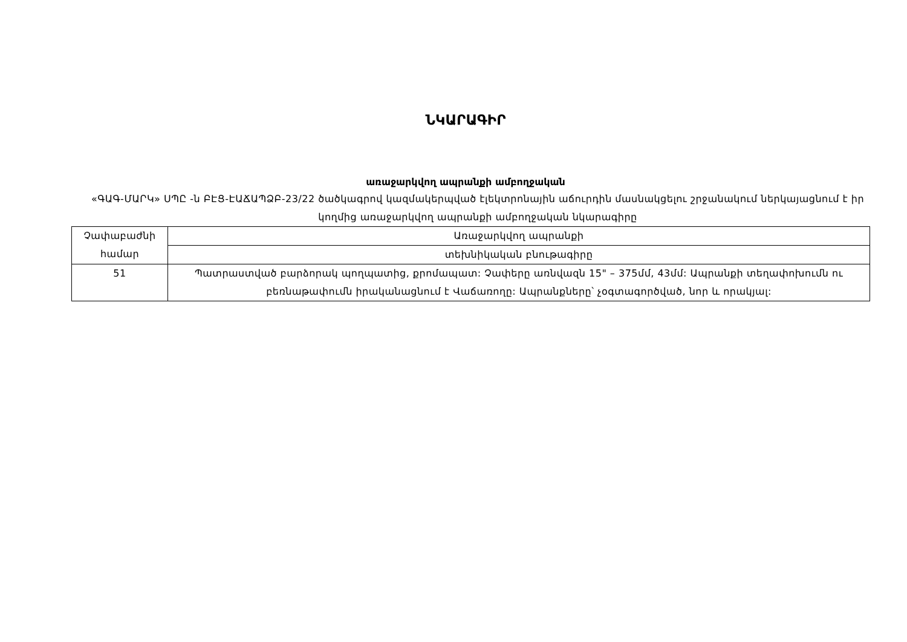ՆԿԱՐԱԳԻՐ
առաջարկվող ապրանքի ամբողջական
«ԳԱԳ-ՄԱՐԿ» ՍՊԸ -ն ԲԷՑ-ԷԱՃԱՊՁԲ-23/22 ծածկագրով կազմակերպված էլեկտրոնային աճուրդին մասնակցելու շրջանակում ներկայացնում է իր կողմից առաջարկվող ապրանքի ամբողջական նկարագիրը
| Չափաբաժնի համար | Առաջարկվող ապրանքի |
| | տեխնիկական բնութագիրը |
| 51 | Պատրաստված բարձորակ պողպատից, քրոմապատ: Չափերը առնվազն 15" – 375մմ, 43մմ: Ապրանքի տեղափոխումն ու բեռնաթափումն իրականացնում է Վաճառողը: Ապրանքները՝ չօգտագործված, նոր և որակյալ: |